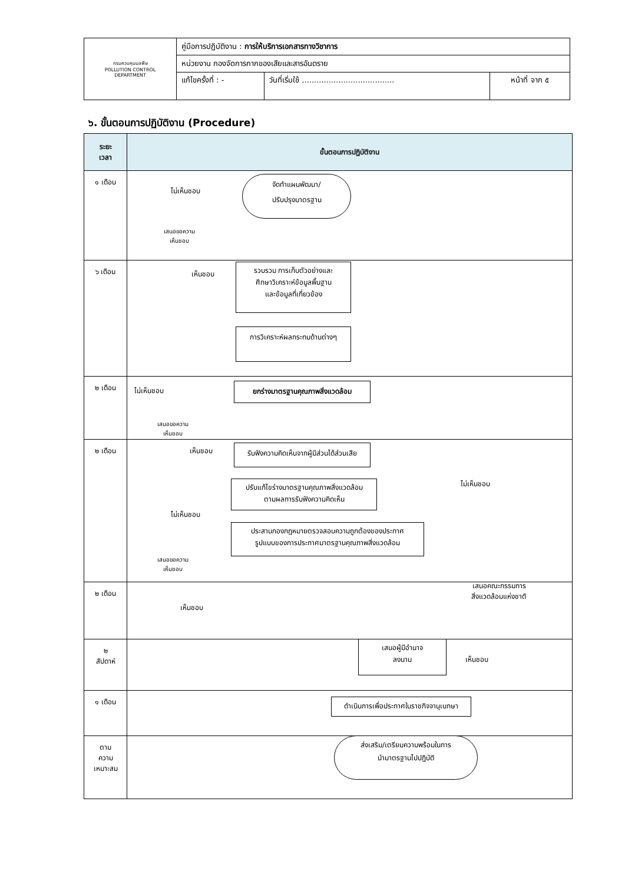| กรมควบคุมมลพิษ POLLUTION CONTROL DEPARTMENT | คู่มือการปฏิบัติงาน : การให้บริการเอกสารทางวิชาการ | | |
| | หน่วยงาน กองจัดการกากของเสียและสารอันตราย | | |
| | แก้ไขครั้งที่ : - | วันที่เริ่มใช้ ...................................... | หน้าที่ จาก ๕ |
๖. ขั้นตอนการปฏิบัติงาน (Procedure)
| ระยะ เวลา | ขั้นตอนการปฏิบัติงาน |
| --- | --- |
| ๑ เดือน | |
| ๖ เดือน | |
| ๒ เดือน | |
| ๒ เดือน | |
| ๒ เดือน | |
| ๒ สัปดาห์ | |
| ๑ เดือน | |
| ตาม ความ เหมาะสม | |
ไม่เห็นชอบ
จัดทำแผนพัฒนา/
ปรับปรุงมาตรฐาน
เสนอขอความ
เห็นชอบ
เห็นชอบ
รวบรวม การเก็บตัวอย่างและ
ศึกษาวิเคราะห์ข้อมูลพื้นฐาน
และข้อมูลที่เกี่ยวข้อง
การวิเคราะห์ผลกระทบด้านต่างๆ
ไม่เห็นชอบ
ยกร่างมาตรฐานคุณภาพสิ่งแวดล้อม
เสนอขอความ
เห็นชอบ
เห็นชอบ
รับฟังความคิดเห็นจากผู้มีส่วนได้ส่วนเสีย
ไม่เห็นชอบ
ปรับแก้ไขร่างมาตรฐานคุณภาพสิ่งแวดล้อม
ตามผลการรับฟังความคิดเห็น
ไม่เห็นชอบ
ประสานกองกฎหมายตรวจสอบความถูกต้องของประกาศ
รูปแบบของการประกาศมาตรฐานคุณภาพสิ่งแวดล้อม
เสนอขอความ
เห็นชอบ
เสนอคณะกรรมการ
สิ่งแวดล้อมแห่งชาติ
เห็นชอบ
เสนอผู้มีอำนาจ
ลงนาม
เห็นชอบ
ดำเนินการเพื่อประกาศในราชกิจจานุเบกษา
ส่งเสริม/เตรียมความพร้อมในการ
นำมาตรฐานไปปฏิบัติ